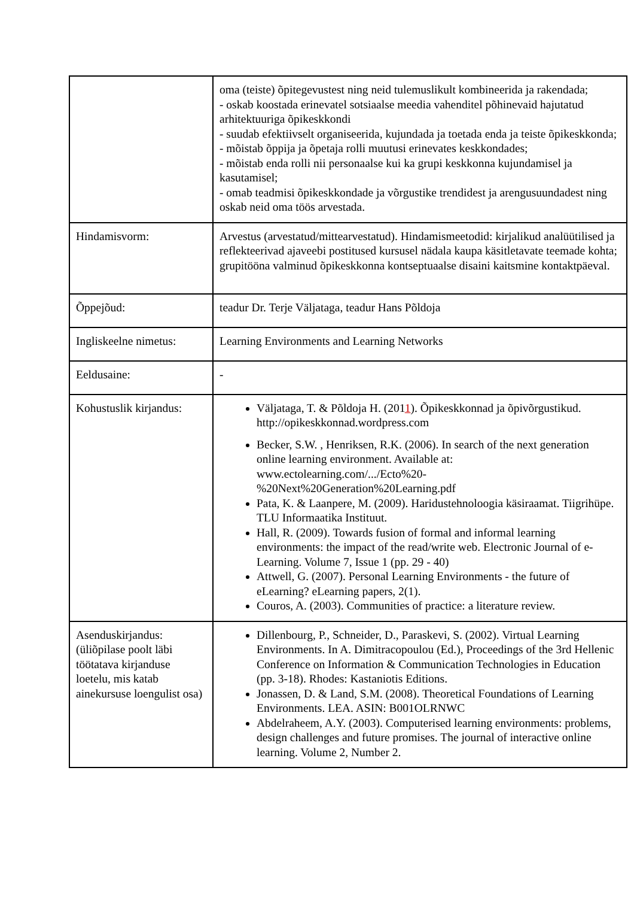| | oma (teiste) õpitegevustest ning neid tulemuslikult kombineerida ja rakendada; - oskab koostada erinevatel sotsiaalse meedia vahenditel põhinevaid hajutatud arhitektuuriga õpikeskkondi - suudab efektiivselt organiseerida, kujundada ja toetada enda ja teiste õpikeskkonda; - mõistab õppija ja õpetaja rolli muutusi erinevates keskkondades; - mõistab enda rolli nii personaalse kui ka grupi keskkonna kujundamisel ja kasutamisel; - omab teadmisi õpikeskkondade ja võrgustike trendidest ja arengusuundadest ning oskab neid oma töös arvestada. |
| Hindamisvorm: | Arvestus (arvestatud/mittearvestatud). Hindamismeetodid: kirjalikud analüütilised ja reflekteerivad ajaveebi postitused kursusel nädala kaupa käsitletavate teemade kohta; grupitööna valminud õpikeskkonna kontseptuaalse disaini kaitsmine kontaktpäeval. |
| Õppejõud: | teadur Dr. Terje Väljataga, teadur Hans Põldoja |
| Ingliskeelne nimetus: | Learning Environments and Learning Networks |
| Eeldusaine: | - |
| Kohustuslik kirjandus: | Väljataga, T. & Põldoja H. (201 1 ). Õpikeskkonnad ja õpivõrgustikud. http://opikeskkonnad.wordpress.com Becker, S.W. , Henriksen, R.K. (2006). In search of the next generation online learning environment. Available at: www.ectolearning.com/.../Ecto%20-%20Next%20Generation%20Learning.pdf Pata, K. & Laanpere, M. (2009). Haridustehnoloogia käsiraamat. Tiigrihüpe. TLU Informaatika Instituut. Hall, R. (2009). Towards fusion of formal and informal learning environments: the impact of the read/write web. Electronic Journal of e-Learning. Volume 7, Issue 1 (pp. 29 - 40) Attwell, G. (2007). Personal Learning Environments - the future of eLearning? eLearning papers, 2(1). Couros, A. (2003). Communities of practice: a literature review. |
| Asenduskirjandus: (üliõpilase poolt läbi töötatava kirjanduse loetelu, mis katab ainekursuse loengulist osa) | Dillenbourg, P., Schneider, D., Paraskevi, S. (2002). Virtual Learning Environments. In A. Dimitracopoulou (Ed.), Proceedings of the 3rd Hellenic Conference on Information & Communication Technologies in Education (pp. 3-18). Rhodes: Kastaniotis Editions. Jonassen, D. & Land, S.M. (2008). Theoretical Foundations of Learning Environments. LEA. ASIN: B001OLRNWC Abdelraheem, A.Y. (2003). Computerised learning environments: problems, design challenges and future promises. The journal of interactive online learning. Volume 2, Number 2. |